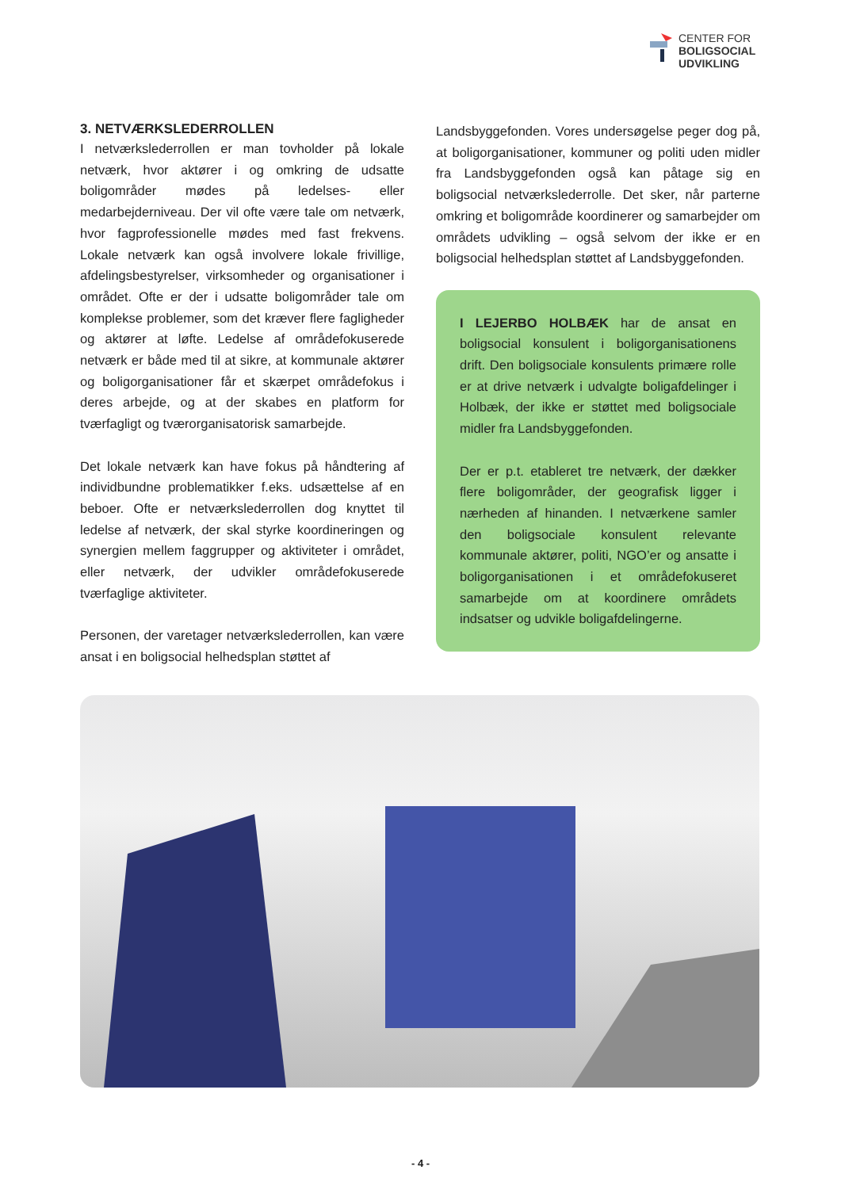CENTER FOR
BOLIGSOCIAL
UDVIKLING
3. NETVÆRKSLEDERROLLEN
I netværkslederrollen er man tovholder på lokale netværk, hvor aktører i og omkring de udsatte boligområder mødes på ledelses- eller medarbejderniveau. Der vil ofte være tale om netværk, hvor fagprofessionelle mødes med fast frekvens. Lokale netværk kan også involvere lokale frivillige, afdelingsbestyrelser, virksomheder og organisationer i området. Ofte er der i udsatte boligområder tale om komplekse problemer, som det kræver flere fagligheder og aktører at løfte. Ledelse af områdefokuserede netværk er både med til at sikre, at kommunale aktører og boligorganisationer får et skærpet områdefokus i deres arbejde, og at der skabes en platform for tværfagligt og tværorganisatorisk samarbejde.
Det lokale netværk kan have fokus på håndtering af individbundne problematikker f.eks. udsættelse af en beboer. Ofte er netværkslederrollen dog knyttet til ledelse af netværk, der skal styrke koordineringen og synergien mellem faggrupper og aktiviteter i området, eller netværk, der udvikler områdefokuserede tværfaglige aktiviteter.
Personen, der varetager netværkslederrollen, kan være ansat i en boligsocial helhedsplan støttet af
Landsbyggefonden. Vores undersøgelse peger dog på, at boligorganisationer, kommuner og politi uden midler fra Landsbyggefonden også kan påtage sig en boligsocial netværkslederrolle. Det sker, når parterne omkring et boligområde koordinerer og samarbejder om områdets udvikling – også selvom der ikke er en boligsocial helhedsplan støttet af Landsbyggefonden.
I LEJERBO HOLBÆK har de ansat en boligsocial konsulent i boligorganisationens drift. Den boligsociale konsulents primære rolle er at drive netværk i udvalgte boligafdelinger i Holbæk, der ikke er støttet med boligsociale midler fra Landsbyggefonden.
Der er p.t. etableret tre netværk, der dækker flere boligområder, der geografisk ligger i nærheden af hinanden. I netværkene samler den boligsociale konsulent relevante kommunale aktører, politi, NGO’er og ansatte i boligorganisationen i et områdefokuseret samarbejde om at koordinere områdets indsatser og udvikle boligafdelingerne.
- 4 -